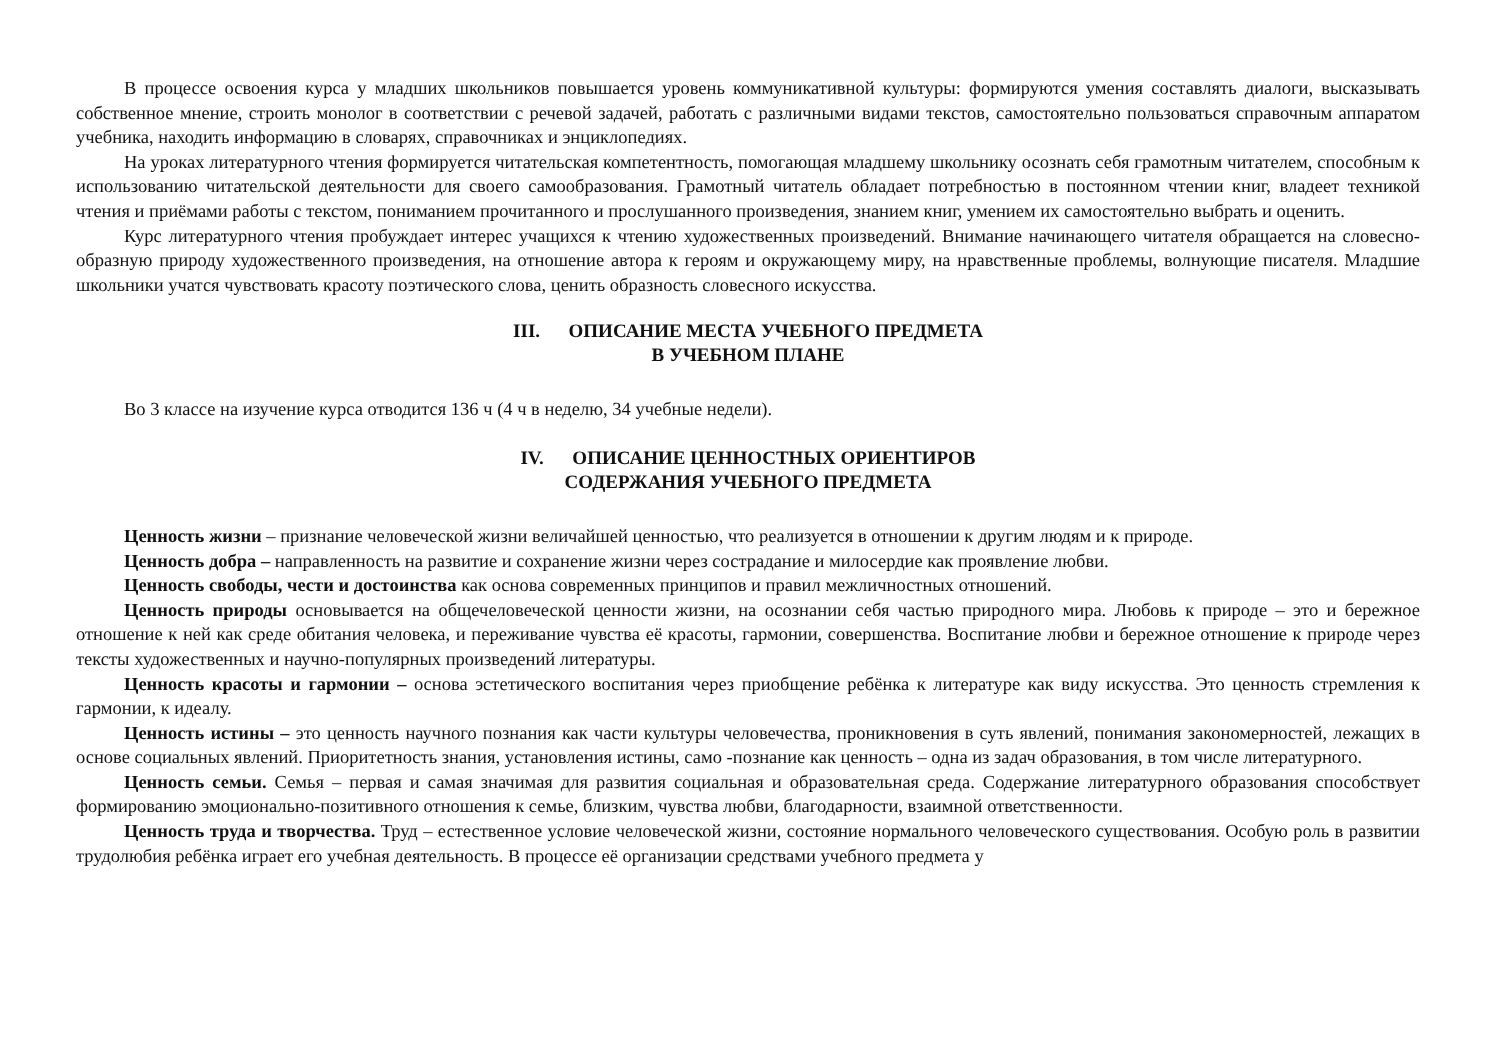В процессе освоения курса у младших школьников повышается уровень коммуникативной культуры: формируются умения составлять диалоги, высказывать собственное мнение, строить монолог в соответствии с речевой задачей, работать с различными видами текстов, самостоятельно пользоваться справочным аппаратом учебника, находить информацию в словарях, справочниках и энциклопедиях.
На уроках литературного чтения формируется читательская компетентность, помогающая младшему школьнику осознать себя грамотным читателем, способным к использованию читательской деятельности для своего самообразования. Грамотный читатель обладает потребностью в постоянном чтении книг, владеет техникой чтения и приёмами работы с текстом, пониманием прочитанного и прослушанного произведения, знанием книг, умением их самостоятельно выбрать и оценить.
Курс литературного чтения пробуждает интерес учащихся к чтению художественных произведений. Внимание начинающего читателя обращается на словесно-образную природу художественного произведения, на отношение автора к героям и окружающему миру, на нравственные проблемы, волнующие писателя. Младшие школьники учатся чувствовать красоту поэтического слова, ценить образность словесного искусства.
III. ОПИСАНИЕ МЕСТА УЧЕБНОГО ПРЕДМЕТА
В УЧЕБНОМ ПЛАНЕ
Во 3 классе на изучение курса отводится 136 ч (4 ч в неделю, 34 учебные недели).
IV. ОПИСАНИЕ ЦЕННОСТНЫХ ОРИЕНТИРОВ
СОДЕРЖАНИЯ УЧЕБНОГО ПРЕДМЕТА
Ценность жизни – признание человеческой жизни величайшей ценностью, что реализуется в отношении к другим людям и к природе.
Ценность добра – направленность на развитие и сохранение жизни через сострадание и милосердие как проявление любви.
Ценность свободы, чести и достоинства как основа современных принципов и правил межличностных отношений.
Ценность природы основывается на общечеловеческой ценности жизни, на осознании себя частью природного мира. Любовь к природе – это и бережное отношение к ней как среде обитания человека, и переживание чувства её красоты, гармонии, совершенства. Воспитание любви и бережное отношение к природе через тексты художественных и научно-популярных произведений литературы.
Ценность красоты и гармонии – основа эстетического воспитания через приобщение ребёнка к литературе как виду искусства. Это ценность стремления к гармонии, к идеалу.
Ценность истины – это ценность научного познания как части культуры человечества, проникновения в суть явлений, понимания закономерностей, лежащих в основе социальных явлений. Приоритетность знания, установления истины, само -познание как ценность – одна из задач образования, в том числе литературного.
Ценность семьи. Семья – первая и самая значимая для развития социальная и образовательная среда. Содержание литературного образования способствует формированию эмоционально-позитивного отношения к семье, близким, чувства любви, благодарности, взаимной ответственности.
Ценность труда и творчества. Труд – естественное условие человеческой жизни, состояние нормального человеческого существования. Особую роль в развитии трудолюбия ребёнка играет его учебная деятельность. В процессе её организации средствами учебного предмета у